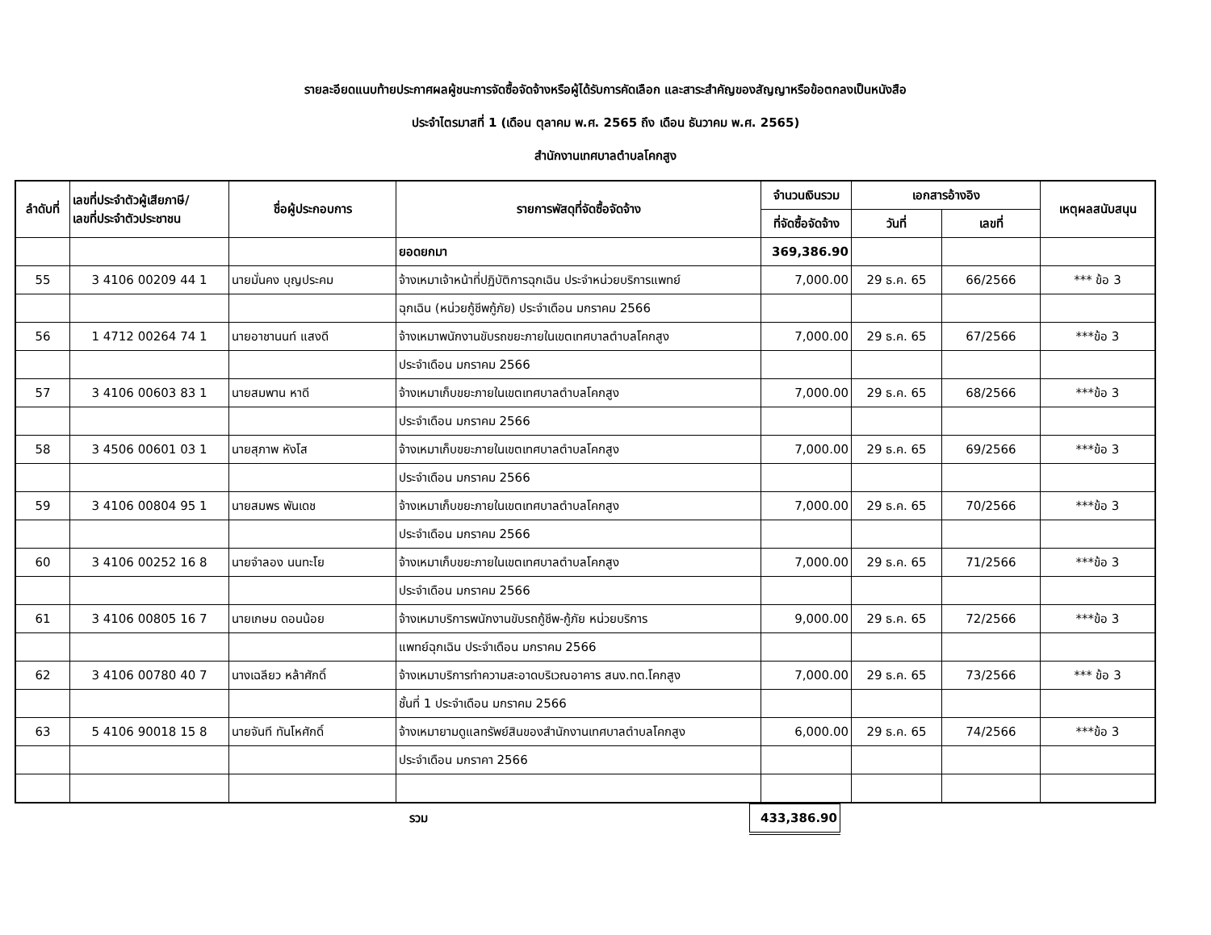รายละอียดแนบท้ายประกาศผลผู้ชนะการจัดซื้อจัดจ้างหรือผู้ได้รับการคัดเลือก และสาระสำคัญของสัญญาหรือข้อตกลงเป็นหนังสือ
ประจำไตรมาสที่ 1 (เดือน ตุลาคม พ.ศ. 2565 ถึง เดือน ธันวาคม พ.ศ. 2565)
สำนักงานเทศบาลตำบลโคกสูง
| ลำดับที่ | เลขที่ประจำตัวผู้เสียภาษี/ เลขที่ประจำตัวประชาชน | ชื่อผู้ประกอบการ | รายการพัสดุที่จัดซื้อจัดจ้าง | จำนวนเงินรวม | เอกสารอ้างอิง | | เหตุผลสนับสนุน |
| --- | --- | --- | --- | --- | --- | --- | --- |
| | | | | ที่จัดซื้อจัดจ้าง | วันที่ | เลขที่ | |
| | | | ยอดยกมา | 369,386.90 | | | |
| 55 | 3 4106 00209 44 1 | นายมั่นคง บุญประคม | จ้างเหมาเจ้าหน้าที่ปฏิบัติการฉุกเฉิน ประจำหน่วยบริการแพทย์ | 7,000.00 | 29 ธ.ค. 65 | 66/2566 | *** ข้อ 3 |
| | | | ฉุกเฉิน (หน่วยกู้ชีพกู้ภัย) ประจำเดือน มกราคม 2566 | | | | |
| 56 | 1 4712 00264 74 1 | นายอาชานนท์ แสงดี | จ้างเหมาพนักงานขับรถขยะภายในเขตเทศบาลตำบลโคกสูง | 7,000.00 | 29 ธ.ค. 65 | 67/2566 | ***ข้อ 3 |
| | | | ประจำเดือน มกราคม 2566 | | | | |
| 57 | 3 4106 00603 83 1 | นายสมพาน หาดี | จ้างเหมาเก็บขยะภายในเขตเทศบาลตำบลโคกสูง | 7,000.00 | 29 ธ.ค. 65 | 68/2566 | ***ข้อ 3 |
| | | | ประจำเดือน มกราคม 2566 | | | | |
| 58 | 3 4506 00601 03 1 | นายสุภาพ หังโส | จ้างเหมาเก็บขยะภายในเขตเทศบาลตำบลโคกสูง | 7,000.00 | 29 ธ.ค. 65 | 69/2566 | ***ข้อ 3 |
| | | | ประจำเดือน มกราคม 2566 | | | | |
| 59 | 3 4106 00804 95 1 | นายสมพร พันเดช | จ้างเหมาเก็บขยะภายในเขตเทศบาลตำบลโคกสูง | 7,000.00 | 29 ธ.ค. 65 | 70/2566 | ***ข้อ 3 |
| | | | ประจำเดือน มกราคม 2566 | | | | |
| 60 | 3 4106 00252 16 8 | นายจำลอง นนทะโย | จ้างเหมาเก็บขยะภายในเขตเทศบาลตำบลโคกสูง | 7,000.00 | 29 ธ.ค. 65 | 71/2566 | ***ข้อ 3 |
| | | | ประจำเดือน มกราคม 2566 | | | | |
| 61 | 3 4106 00805 16 7 | นายเกษม ดอนน้อย | จ้างเหมาบริการพนักงานขับรถกู้ชีพ-กู้ภัย หน่วยบริการ | 9,000.00 | 29 ธ.ค. 65 | 72/2566 | ***ข้อ 3 |
| | | | แพทย์ฉุกเฉิน ประจำเดือน มกราคม 2566 | | | | |
| 62 | 3 4106 00780 40 7 | นางเฉลียว หล้าศักดิ์ | จ้างเหมาบริการทำความสะอาดบริเวณอาคาร สนง.ทต.โคกสูง | 7,000.00 | 29 ธ.ค. 65 | 73/2566 | *** ข้อ 3 |
| | | | ชั้นที่ 1 ประจำเดือน มกราคม 2566 | | | | |
| 63 | 5 4106 90018 15 8 | นายจันที ทันโหศักดิ์ | จ้างเหมายามดูแลทรัพย์สินของสำนักงานเทศบาลตำบลโคกสูง | 6,000.00 | 29 ธ.ค. 65 | 74/2566 | ***ข้อ 3 |
| | | | ประจำเดือน มกราคา 2566 | | | | |
| | | | รวม | 433,386.90 | | | |